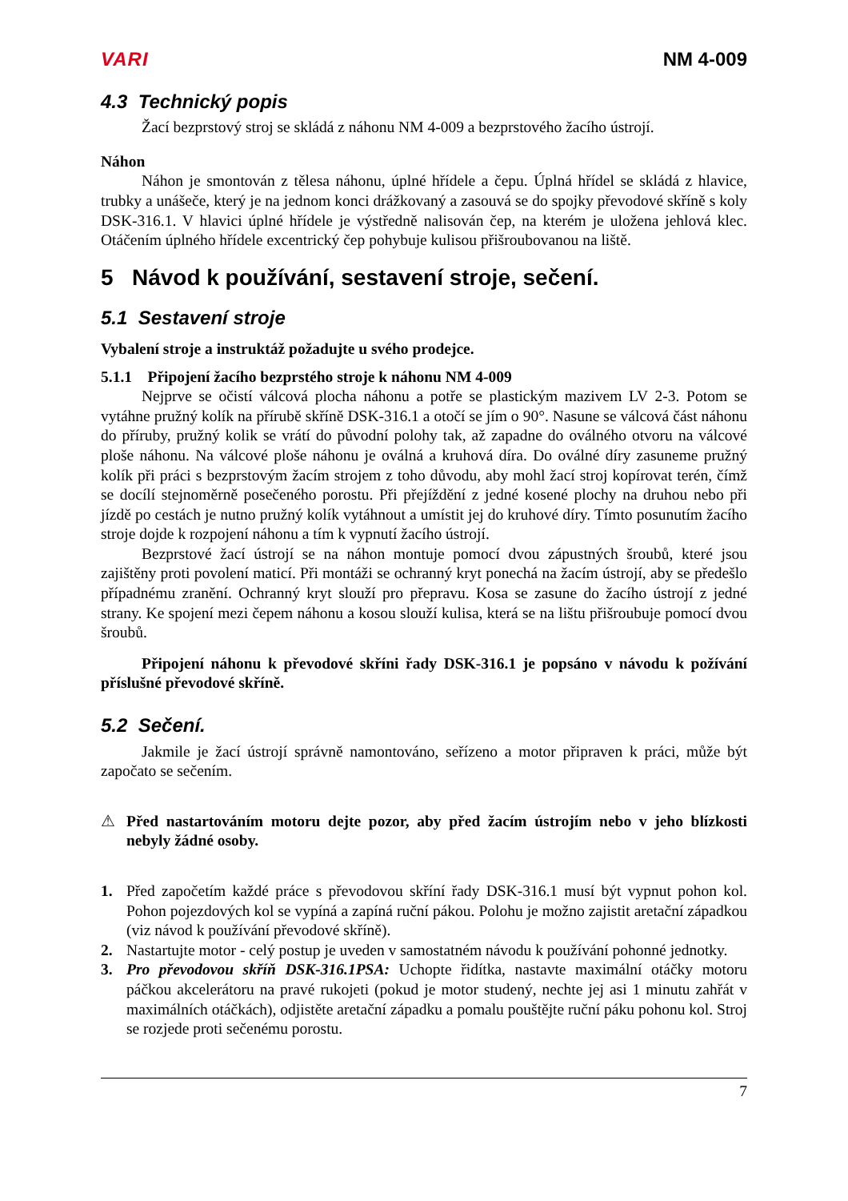VARI NM 4-009
4.3 Technický popis
Žací bezprstový stroj se skládá z náhonu NM 4-009 a bezprstového žacího ústrojí.
Náhon
Náhon je smontován z tělesa náhonu, úplné hřídele a čepu. Úplná hřídel se skládá z hlavice, trubky a unášeče, který je na jednom konci drážkovaný a zasouvá se do spojky převodové skříně s koly DSK-316.1. V hlavici úplné hřídele je výstředně nalisován čep, na kterém je uložena jehlová klec. Otáčením úplného hřídele excentrický čep pohybuje kulisou přišroubovanou na liště.
5 Návod k používání, sestavení stroje, sečení.
5.1 Sestavení stroje
Vybalení stroje a instruktáž požadujte u svého prodejce.
5.1.1 Připojení žacího bezprstého stroje k náhonu NM 4-009
Nejprve se očistí válcová plocha náhonu a potře se plastickým mazivem LV 2-3. Potom se vytáhne pružný kolík na přírubě skříně DSK-316.1 a otočí se jím o 90°. Nasune se válcová část náhonu do příruby, pružný kolik se vrátí do původní polohy tak, až zapadne do oválného otvoru na válcové ploše náhonu. Na válcové ploše náhonu je oválná a kruhová díra. Do oválné díry zasuneme pružný kolík při práci s bezprstovým žacím strojem z toho důvodu, aby mohl žací stroj kopírovat terén, čímž se docílí stejnoměrně posečeného porostu. Při přejíždění z jedné kosené plochy na druhou nebo při jízdě po cestách je nutno pružný kolík vytáhnout a umístit jej do kruhové díry. Tímto posunutím žacího stroje dojde k rozpojení náhonu a tím k vypnutí žacího ústrojí.
Bezprstové žací ústrojí se na náhon montuje pomocí dvou zápustných šroubů, které jsou zajištěny proti povolení maticí. Při montáži se ochranný kryt ponechá na žacím ústrojí, aby se předešlo případnému zranění. Ochranný kryt slouží pro přepravu. Kosa se zasune do žacího ústrojí z jedné strany. Ke spojení mezi čepem náhonu a kosou slouží kulisa, která se na lištu přišroubuje pomocí dvou šroubů.
Připojení náhonu k převodové skříni řady DSK-316.1 je popsáno v návodu k požívání příslušné převodové skříně.
5.2 Sečení.
Jakmile je žací ústrojí správně namontováno, seřízeno a motor připraven k práci, může být započato se sečením.
⚠ Před nastartováním motoru dejte pozor, aby před žacím ústrojím nebo v jeho blízkosti nebyly žádné osoby.
1. Před započetím každé práce s převodovou skříní řady DSK-316.1 musí být vypnut pohon kol. Pohon pojezdových kol se vypíná a zapíná ruční pákou. Polohu je možno zajistit aretační západkou (viz návod k používání převodové skříně).
2. Nastartujte motor - celý postup je uveden v samostatném návodu k používání pohonné jednotky.
3. Pro převodovou skříň DSK-316.1PSA: Uchopte řidítka, nastavte maximální otáčky motoru páčkou akcelerátoru na pravé rukojeti (pokud je motor studený, nechte jej asi 1 minutu zahřát v maximálních otáčkách), odjistěte aretační západku a pomalu pouštějte ruční páku pohonu kol. Stroj se rozjede proti sečenému porostu.
7